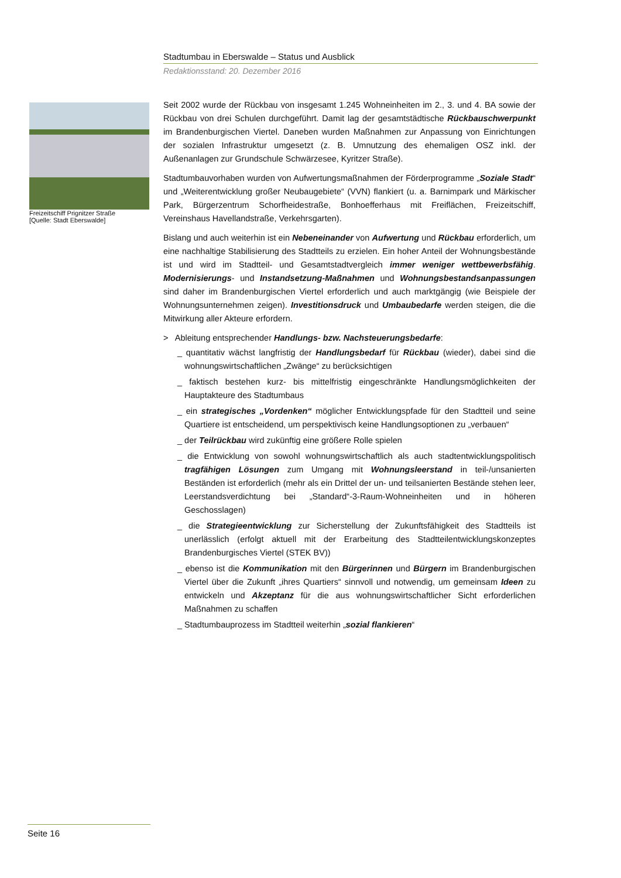Stadtumbau in Eberswalde – Status und Ausblick
Redaktionsstand: 20. Dezember 2016
Freizeitschiff Prignitzer Straße
[Quelle: Stadt Eberswalde]
Seit 2002 wurde der Rückbau von insgesamt 1.245 Wohneinheiten im 2., 3. und 4. BA sowie der Rückbau von drei Schulen durchgeführt. Damit lag der gesamtstädtische Rückbauschwerpunkt im Brandenburgischen Viertel. Daneben wurden Maßnahmen zur Anpassung von Einrichtungen der sozialen Infrastruktur umgesetzt (z. B. Umnutzung des ehemaligen OSZ inkl. der Außenanlagen zur Grundschule Schwärzesee, Kyritzer Straße).
Stadtumbauvorhaben wurden von Aufwertungsmaßnahmen der Förderprogramme „Soziale Stadt“ und „Weiterentwicklung großer Neubaugebiete“ (VVN) flankiert (u. a. Barnimpark und Märkischer Park, Bürgerzentrum Schorfheidestraße, Bonhoefferhaus mit Freiflächen, Freizeitschiff, Vereinshaus Havellandstraße, Verkehrsgarten).
Bislang und auch weiterhin ist ein Nebeneinander von Aufwertung und Rückbau erforderlich, um eine nachhaltige Stabilisierung des Stadtteils zu erzielen. Ein hoher Anteil der Wohnungsbestände ist und wird im Stadtteil- und Gesamtstadtvergleich immer weniger wettbewerbsfähig. Modernisierungs- und Instandsetzung-Maßnahmen und Wohnungsbestandsanpassungen sind daher im Brandenburgischen Viertel erforderlich und auch marktgängig (wie Beispiele der Wohnungsunternehmen zeigen). Investitionsdruck und Umbaubedarfe werden steigen, die die Mitwirkung aller Akteure erfordern.
> Ableitung entsprechender Handlungs- bzw. Nachsteuerungsbedarfe:
_ quantitativ wächst langfristig der Handlungsbedarf für Rückbau (wieder), dabei sind die wohnungswirtschaftlichen „Zwänge“ zu berücksichtigen
_ faktisch bestehen kurz- bis mittelfristig eingeschränkte Handlungsmöglichkeiten der Hauptakteure des Stadtumbaus
_ ein strategisches „Vordenken“ möglicher Entwicklungspfade für den Stadtteil und seine Quartiere ist entscheidend, um perspektivisch keine Handlungsoptionen zu „verbauen“
_ der Teilrückbau wird zukünftig eine größere Rolle spielen
_ die Entwicklung von sowohl wohnungswirtschaftlich als auch stadtentwicklungspolitisch tragfähigen Lösungen zum Umgang mit Wohnungsleerstand in teil-/unsanierten Beständen ist erforderlich (mehr als ein Drittel der un- und teilsanierten Bestände stehen leer, Leerstandsverdichtung bei „Standard“-3-Raum-Wohneinheiten und in höheren Geschosslagen)
_ die Strategieentwicklung zur Sicherstellung der Zukunftsfähigkeit des Stadtteils ist unerlässlich (erfolgt aktuell mit der Erarbeitung des Stadtteilentwicklungskonzeptes Brandenburgisches Viertel (STEK BV))
_ ebenso ist die Kommunikation mit den Bürgerinnen und Bürgern im Brandenburgischen Viertel über die Zukunft „ihres Quartiers“ sinnvoll und notwendig, um gemeinsam Ideen zu entwickeln und Akzeptanz für die aus wohnungswirtschaftlicher Sicht erforderlichen Maßnahmen zu schaffen
_ Stadtumbauprozess im Stadtteil weiterhin „sozial flankieren“
Seite 16